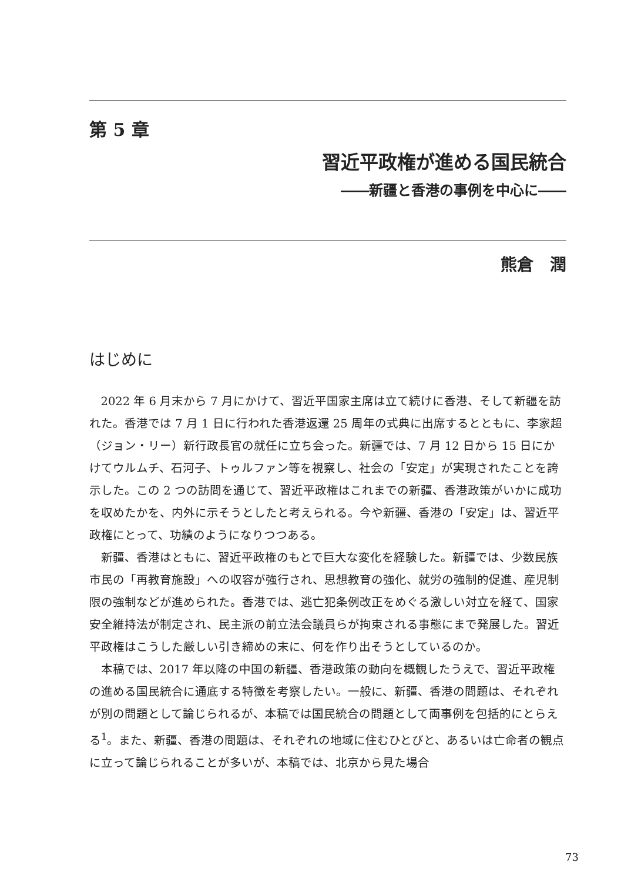第 5 章
習近平政権が進める国民統合
――新疆と香港の事例を中心に――
熊倉　潤
はじめに
2022 年 6 月末から 7 月にかけて、習近平国家主席は立て続けに香港、そして新疆を訪れた。香港では 7 月 1 日に行われた香港返還 25 周年の式典に出席するとともに、李家超（ジョン・リー）新行政長官の就任に立ち会った。新疆では、7 月 12 日から 15 日にかけてウルムチ、石河子、トゥルファン等を視察し、社会の「安定」が実現されたことを誇示した。この 2 つの訪問を通じて、習近平政権はこれまでの新疆、香港政策がいかに成功を収めたかを、内外に示そうとしたと考えられる。今や新疆、香港の「安定」は、習近平政権にとって、功績のようになりつつある。
新疆、香港はともに、習近平政権のもとで巨大な変化を経験した。新疆では、少数民族市民の「再教育施設」への収容が強行され、思想教育の強化、就労の強制的促進、産児制限の強制などが進められた。香港では、逃亡犯条例改正をめぐる激しい対立を経て、国家安全維持法が制定され、民主派の前立法会議員らが拘束される事態にまで発展した。習近平政権はこうした厳しい引き締めの末に、何を作り出そうとしているのか。
本稿では、2017 年以降の中国の新疆、香港政策の動向を概観したうえで、習近平政権の進める国民統合に通底する特徴を考察したい。一般に、新疆、香港の問題は、それぞれが別の問題として論じられるが、本稿では国民統合の問題として両事例を包括的にとらえる<sup>1</sup>。また、新疆、香港の問題は、それぞれの地域に住むひとびと、あるいは亡命者の観点に立って論じられることが多いが、本稿では、北京から見た場合
73